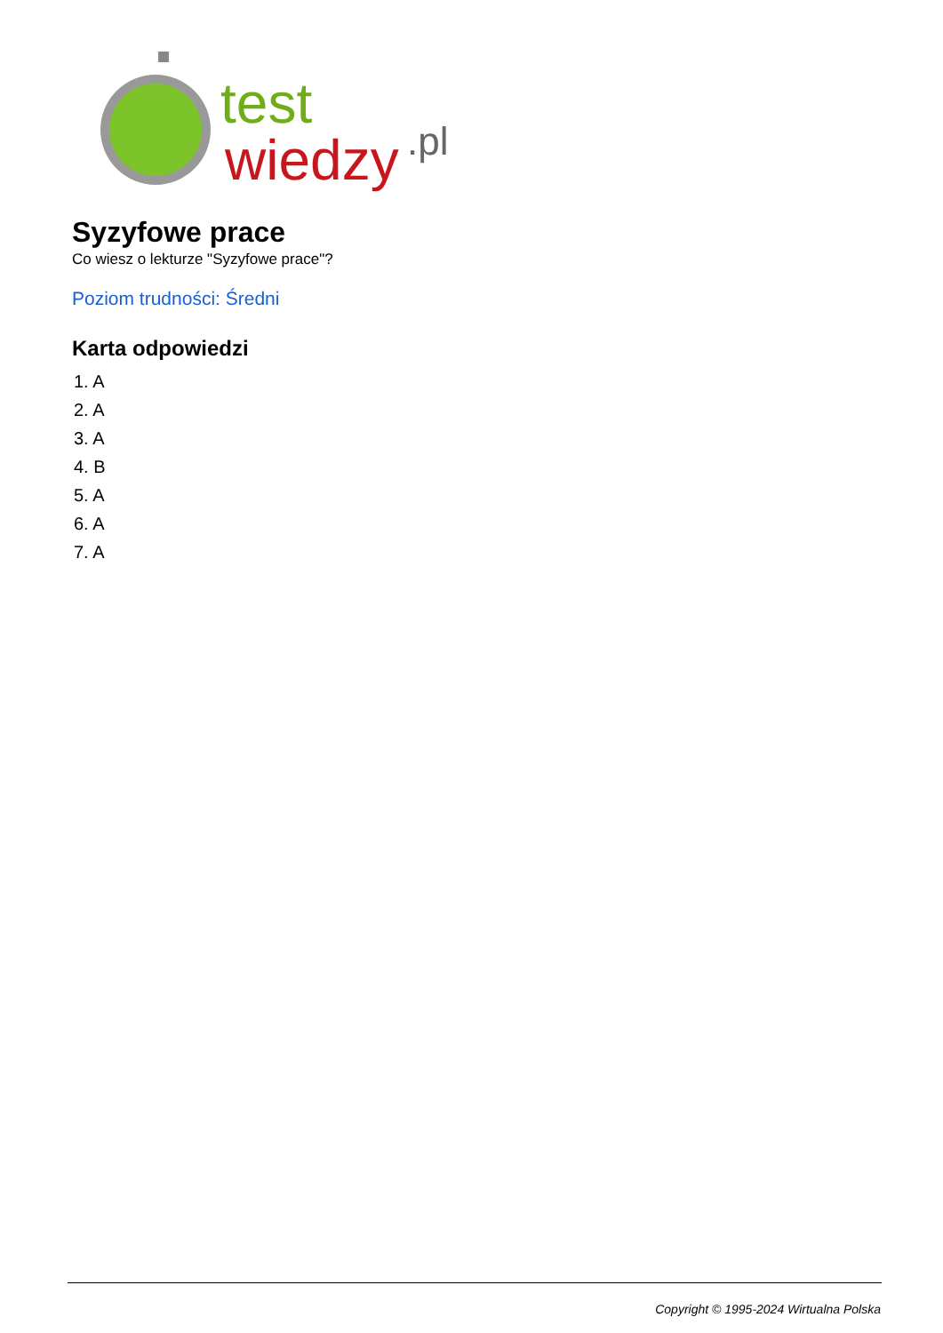test
wiedzy
.pl
Syzyfowe prace
Co wiesz o lekturze "Syzyfowe prace"?
Poziom trudności: Średni
Karta odpowiedzi
1. A
2. A
3. A
4. B
5. A
6. A
7. A
Copyright © 1995-2024 Wirtualna Polska